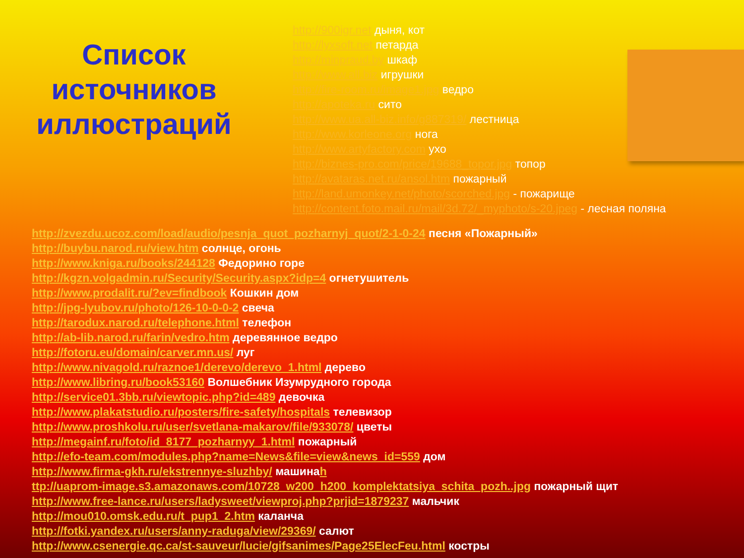Список источников иллюстраций
http://900igr.net дыня, кот
http://lyxsoft.net петарда
http://minpraud.by шкаф
http://www.all.biz игрушки
http://fire-room.ru/image1.jpg ведро
http://apoteka.ru сито
http://www.ua.all-biz.info/g887319/ лестница
http://www.korleone.org нога
http://www.artyfactory.com ухо
http://biznes-pro.com/price/19688_topor.jpg топор
http://avataras.net.ru/ansol.htm пожарный
http://land.umonkey.net/photo/scorched.jpg - пожарище
http://content.foto.mail.ru/mail/3d.72/_myphoto/s-20.jpeg - лесная поляна
http://zvezdu.ucoz.com/load/audio/pesnja_quot_pozharnyj_quot/2-1-0-24 песня «Пожарный»
http://buybu.narod.ru/view.htm солнце, огонь
http://www.kniga.ru/books/244128 Федорино горе
http://kgzn.volgadmin.ru/Security/Security.aspx?idp=4 огнетушитель
http://www.prodalit.ru/?ev=findbook Кошкин дом
http://jpg-lyubov.ru/photo/126-10-0-0-2 свеча
http://tarodux.narod.ru/telephone.html телефон
http://ab-lib.narod.ru/farin/vedro.htm деревянное ведро
http://fotoru.eu/domain/carver.mn.us/ луг
http://www.nivagold.ru/raznoe1/derevo/derevo_1.html дерево
http://www.libring.ru/book53160 Волшебник Изумрудного города
http://service01.3bb.ru/viewtopic.php?id=489 девочка
http://www.plakatstudio.ru/posters/fire-safety/hospitals телевизор
http://www.proshkolu.ru/user/svetlana-makarov/file/933078/ цветы
http://megainf.ru/foto/id_8177_pozharnyy_1.html пожарный
http://efo-team.com/modules.php?name=News&file=view&news_id=559 дом
http://www.firma-gkh.ru/ekstrennye-sluzhby/ машинаh
ttp://uaprom-image.s3.amazonaws.com/10728_w200_h200_komplektatsiya_schita_pozh..jpg пожарный щит
http://www.free-lance.ru/users/ladysweet/viewproj.php?prjid=1879237 мальчик
http://mou010.omsk.edu.ru/t_pup1_2.htm каланча
http://fotki.yandex.ru/users/anny-raduga/view/29369/ салют
http://www.csenergie.qc.ca/st-sauveur/lucie/gifsanimes/Page25ElecFeu.html костры